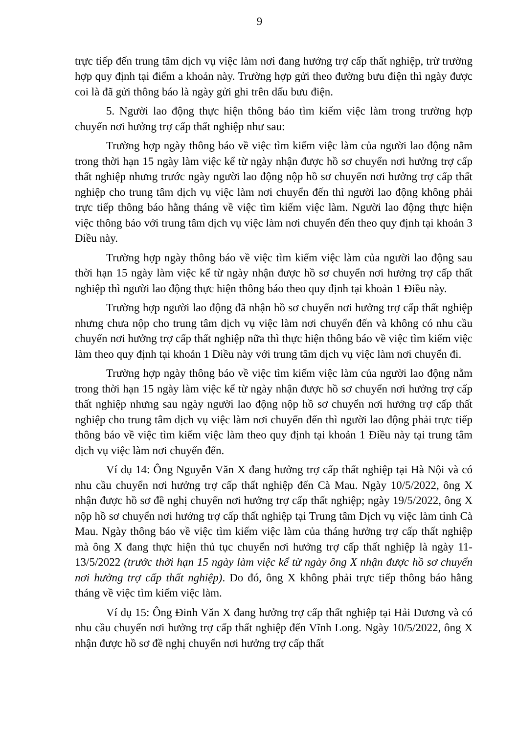9
trực tiếp đến trung tâm dịch vụ việc làm nơi đang hưởng trợ cấp thất nghiệp, trừ trường hợp quy định tại điểm a khoản này. Trường hợp gửi theo đường bưu điện thì ngày được coi là đã gửi thông báo là ngày gửi ghi trên dấu bưu điện.
5. Người lao động thực hiện thông báo tìm kiếm việc làm trong trường hợp chuyển nơi hưởng trợ cấp thất nghiệp như sau:
Trường hợp ngày thông báo về việc tìm kiếm việc làm của người lao động nằm trong thời hạn 15 ngày làm việc kể từ ngày nhận được hồ sơ chuyển nơi hưởng trợ cấp thất nghiệp nhưng trước ngày người lao động nộp hồ sơ chuyển nơi hưởng trợ cấp thất nghiệp cho trung tâm dịch vụ việc làm nơi chuyển đến thì người lao động không phải trực tiếp thông báo hằng tháng về việc tìm kiếm việc làm. Người lao động thực hiện việc thông báo với trung tâm dịch vụ việc làm nơi chuyển đến theo quy định tại khoản 3 Điều này.
Trường hợp ngày thông báo về việc tìm kiếm việc làm của người lao động sau thời hạn 15 ngày làm việc kể từ ngày nhận được hồ sơ chuyển nơi hưởng trợ cấp thất nghiệp thì người lao động thực hiện thông báo theo quy định tại khoản 1 Điều này.
Trường hợp người lao động đã nhận hồ sơ chuyển nơi hưởng trợ cấp thất nghiệp nhưng chưa nộp cho trung tâm dịch vụ việc làm nơi chuyển đến và không có nhu cầu chuyển nơi hưởng trợ cấp thất nghiệp nữa thì thực hiện thông báo về việc tìm kiếm việc làm theo quy định tại khoản 1 Điều này với trung tâm dịch vụ việc làm nơi chuyển đi.
Trường hợp ngày thông báo về việc tìm kiếm việc làm của người lao động nằm trong thời hạn 15 ngày làm việc kể từ ngày nhận được hồ sơ chuyển nơi hưởng trợ cấp thất nghiệp nhưng sau ngày người lao động nộp hồ sơ chuyển nơi hưởng trợ cấp thất nghiệp cho trung tâm dịch vụ việc làm nơi chuyển đến thì người lao động phải trực tiếp thông báo về việc tìm kiếm việc làm theo quy định tại khoản 1 Điều này tại trung tâm dịch vụ việc làm nơi chuyển đến.
Ví dụ 14: Ông Nguyễn Văn X đang hưởng trợ cấp thất nghiệp tại Hà Nội và có nhu cầu chuyển nơi hưởng trợ cấp thất nghiệp đến Cà Mau. Ngày 10/5/2022, ông X nhận được hồ sơ đề nghị chuyển nơi hưởng trợ cấp thất nghiệp; ngày 19/5/2022, ông X nộp hồ sơ chuyển nơi hưởng trợ cấp thất nghiệp tại Trung tâm Dịch vụ việc làm tỉnh Cà Mau. Ngày thông báo về việc tìm kiếm việc làm của tháng hưởng trợ cấp thất nghiệp mà ông X đang thực hiện thủ tục chuyển nơi hưởng trợ cấp thất nghiệp là ngày 11-13/5/2022 (trước thời hạn 15 ngày làm việc kể từ ngày ông X nhận được hồ sơ chuyển nơi hưởng trợ cấp thất nghiệp). Do đó, ông X không phải trực tiếp thông báo hằng tháng về việc tìm kiếm việc làm.
Ví dụ 15: Ông Đinh Văn X đang hưởng trợ cấp thất nghiệp tại Hải Dương và có nhu cầu chuyển nơi hưởng trợ cấp thất nghiệp đến Vĩnh Long. Ngày 10/5/2022, ông X nhận được hồ sơ đề nghị chuyển nơi hưởng trợ cấp thất